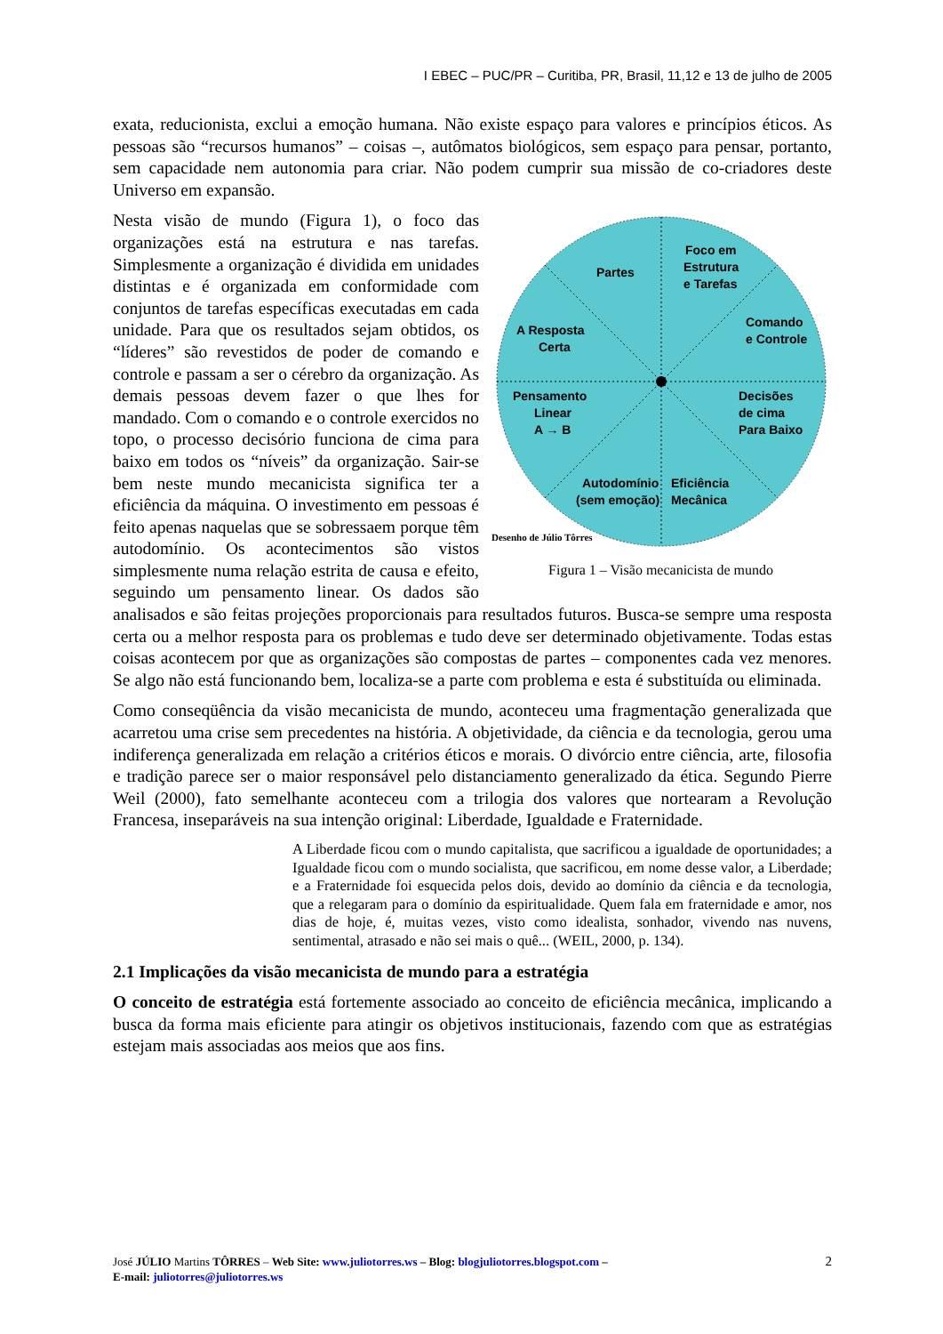I EBEC – PUC/PR – Curitiba, PR, Brasil, 11,12 e 13 de julho de 2005
exata, reducionista, exclui a emoção humana. Não existe espaço para valores e princípios éticos. As pessoas são “recursos humanos” – coisas –, autômatos biológicos, sem espaço para pensar, portanto, sem capacidade nem autonomia para criar. Não podem cumprir sua missão de co-criadores deste Universo em expansão.
Partes
Foco em
Estrutura
e Tarefas
A Resposta
Certa
Comando
e Controle
Pensamento
Linear
A → B
Decisões
de cima
Para Baixo
Autodomínio
(sem emoção)
Eficiência
Mecânica
Desenho de Júlio Tôrres
Figura 1 – Visão mecanicista de mundo
Nesta visão de mundo (Figura 1), o foco das organizações está na estrutura e nas tarefas. Simplesmente a organização é dividida em unidades distintas e é organizada em conformidade com conjuntos de tarefas específicas executadas em cada unidade. Para que os resultados sejam obtidos, os “líderes” são revestidos de poder de comando e controle e passam a ser o cérebro da organização. As demais pessoas devem fazer o que lhes for mandado. Com o comando e o controle exercidos no topo, o processo decisório funciona de cima para baixo em todos os “níveis” da organização. Sair-se bem neste mundo mecanicista significa ter a eficiência da máquina. O investimento em pessoas é feito apenas naquelas que se sobressaem porque têm autodomínio. Os acontecimentos são vistos simplesmente numa relação estrita de causa e efeito, seguindo um pensamento linear. Os dados são analisados e são feitas projeções proporcionais para resultados futuros. Busca-se sempre uma resposta certa ou a melhor resposta para os problemas e tudo deve ser determinado objetivamente. Todas estas coisas acontecem por que as organizações são compostas de partes – componentes cada vez menores. Se algo não está funcionando bem, localiza-se a parte com problema e esta é substituída ou eliminada.
Como conseqüência da visão mecanicista de mundo, aconteceu uma fragmentação generalizada que acarretou uma crise sem precedentes na história. A objetividade, da ciência e da tecnologia, gerou uma indiferença generalizada em relação a critérios éticos e morais. O divórcio entre ciência, arte, filosofia e tradição parece ser o maior responsável pelo distanciamento generalizado da ética. Segundo Pierre Weil (2000), fato semelhante aconteceu com a trilogia dos valores que nortearam a Revolução Francesa, inseparáveis na sua intenção original: Liberdade, Igualdade e Fraternidade.
A Liberdade ficou com o mundo capitalista, que sacrificou a igualdade de oportunidades; a Igualdade ficou com o mundo socialista, que sacrificou, em nome desse valor, a Liberdade; e a Fraternidade foi esquecida pelos dois, devido ao domínio da ciência e da tecnologia, que a relegaram para o domínio da espiritualidade. Quem fala em fraternidade e amor, nos dias de hoje, é, muitas vezes, visto como idealista, sonhador, vivendo nas nuvens, sentimental, atrasado e não sei mais o quê... (WEIL, 2000, p. 134).
2.1 Implicações da visão mecanicista de mundo para a estratégia
O conceito de estratégia está fortemente associado ao conceito de eficiência mecânica, implicando a busca da forma mais eficiente para atingir os objetivos institucionais, fazendo com que as estratégias estejam mais associadas aos meios que aos fins.
2 José JÚLIO Martins TÔRRES – Web Site: www.juliotorres.ws – Blog: blogjuliotorres.blogspot.com –
E-mail: juliotorres@juliotorres.ws